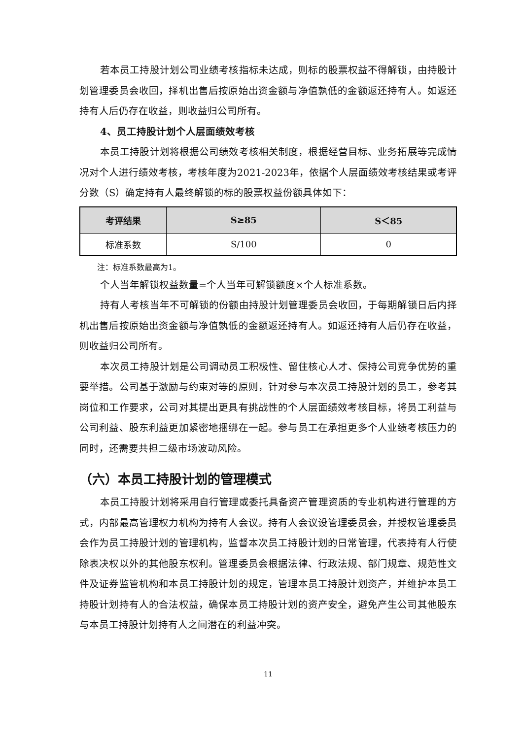若本员工持股计划公司业绩考核指标未达成，则标的股票权益不得解锁，由持股计划管理委员会收回，择机出售后按原始出资金额与净值孰低的金额返还持有人。如返还持有人后仍存在收益，则收益归公司所有。
4、员工持股计划个人层面绩效考核
本员工持股计划将根据公司绩效考核相关制度，根据经营目标、业务拓展等完成情况对个人进行绩效考核，考核年度为2021-2023年，依据个人层面绩效考核结果或考评分数（S）确定持有人最终解锁的标的股票权益份额具体如下：
| 考评结果 | S≥85 | S＜85 |
| --- | --- | --- |
| 标准系数 | S/100 | 0 |
注：标准系数最高为1。
个人当年解锁权益数量=个人当年可解锁额度×个人标准系数。
持有人考核当年不可解锁的份额由持股计划管理委员会收回，于每期解锁日后内择机出售后按原始出资金额与净值孰低的金额返还持有人。如返还持有人后仍存在收益，则收益归公司所有。
本次员工持股计划是公司调动员工积极性、留住核心人才、保持公司竞争优势的重要举措。公司基于激励与约束对等的原则，针对参与本次员工持股计划的员工，参考其岗位和工作要求，公司对其提出更具有挑战性的个人层面绩效考核目标，将员工利益与公司利益、股东利益更加紧密地捆绑在一起。参与员工在承担更多个人业绩考核压力的同时，还需要共担二级市场波动风险。
（六）本员工持股计划的管理模式
本员工持股计划将采用自行管理或委托具备资产管理资质的专业机构进行管理的方式，内部最高管理权力机构为持有人会议。持有人会议设管理委员会，并授权管理委员会作为员工持股计划的管理机构，监督本次员工持股计划的日常管理，代表持有人行使除表决权以外的其他股东权利。管理委员会根据法律、行政法规、部门规章、规范性文件及证券监管机构和本员工持股计划的规定，管理本员工持股计划资产，并维护本员工持股计划持有人的合法权益，确保本员工持股计划的资产安全，避免产生公司其他股东与本员工持股计划持有人之间潜在的利益冲突。
11